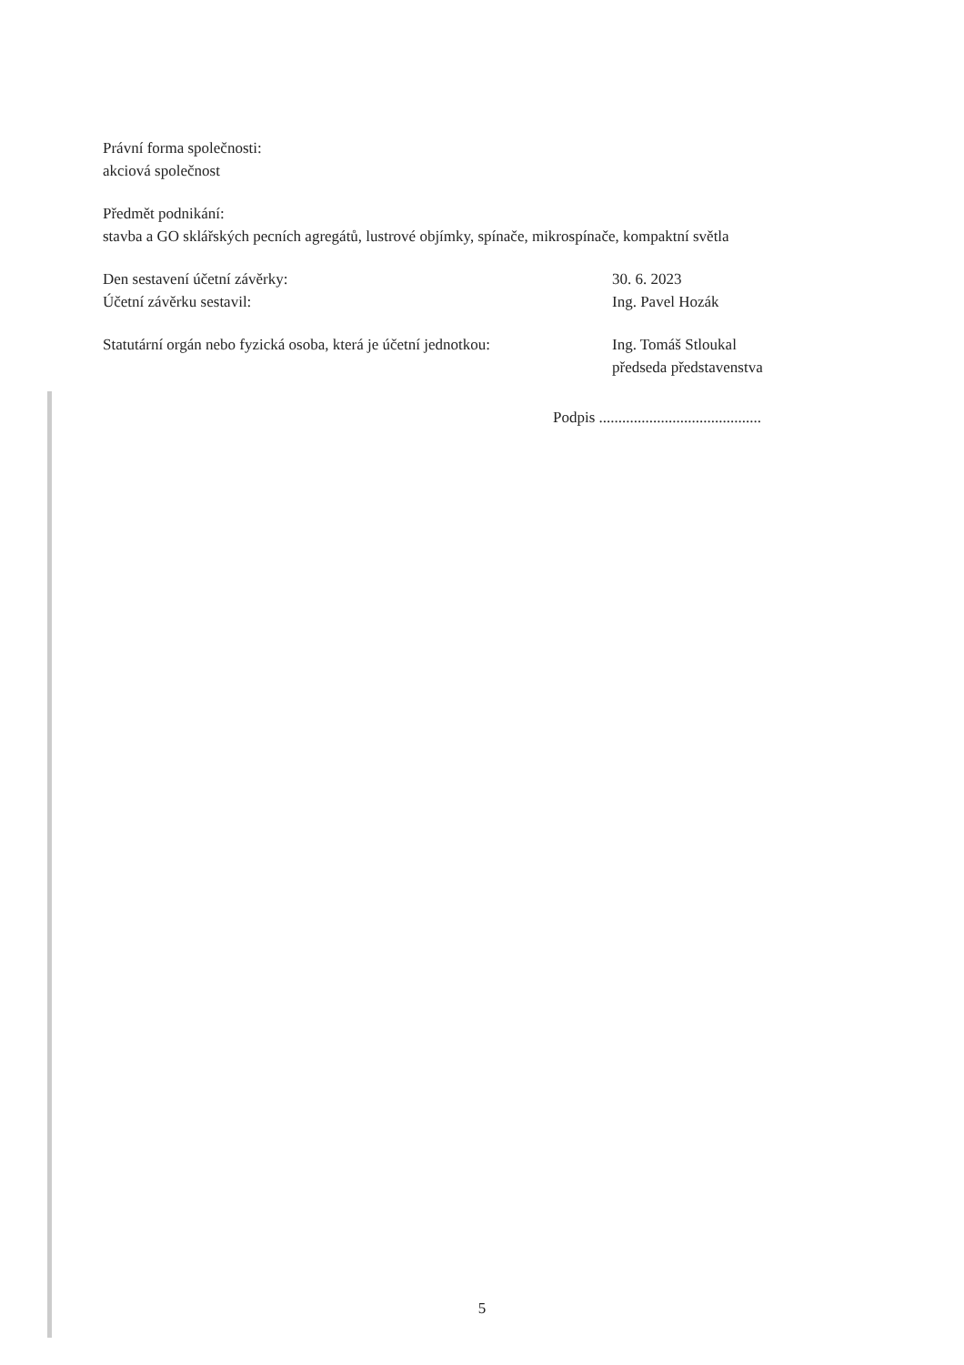Právní forma společnosti:
akciová společnost
Předmět podnikání:
stavba a GO sklářských pecních agregátů, lustrové objímky, spínače, mikrospínače, kompaktní světla
Den sestavení účetní závěrky:
Účetní závěrku sestavil:
30. 6. 2023
Ing. Pavel Hozák
Statutární orgán nebo fyzická osoba, která je účetní jednotkou:
Ing. Tomáš Stloukal
předseda představenstva
Podpis ..........................................
5